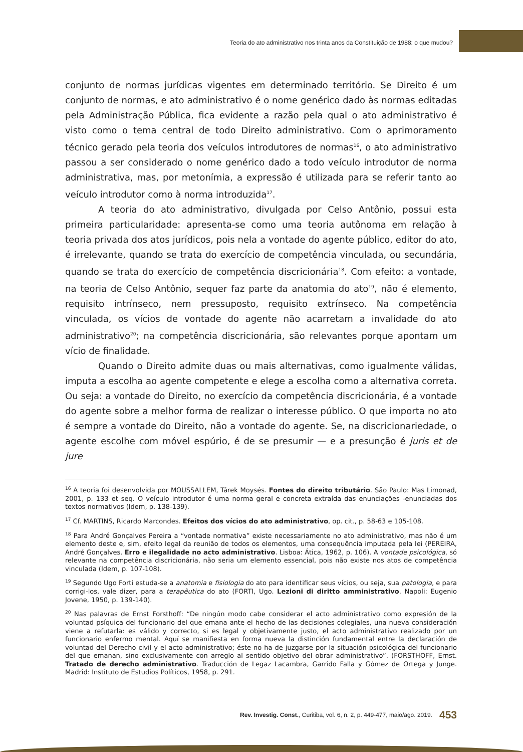Teoria do ato administrativo nos trinta anos da Constituição de 1988: o que mudou?
conjunto de normas jurídicas vigentes em determinado território. Se Direito é um conjunto de normas, e ato administrativo é o nome genérico dado às normas editadas pela Administração Pública, fica evidente a razão pela qual o ato administrativo é visto como o tema central de todo Direito administrativo. Com o aprimoramento técnico gerado pela teoria dos veículos introdutores de normas<sup>16</sup>, o ato administrativo passou a ser considerado o nome genérico dado a todo veículo introdutor de norma administrativa, mas, por metonímia, a expressão é utilizada para se referir tanto ao veículo introdutor como à norma introduzida<sup>17</sup>.
A teoria do ato administrativo, divulgada por Celso Antônio, possui esta primeira particularidade: apresenta-se como uma teoria autônoma em relação à teoria privada dos atos jurídicos, pois nela a vontade do agente público, editor do ato, é irrelevante, quando se trata do exercício de competência vinculada, ou secundária, quando se trata do exercício de competência discricionária<sup>18</sup>. Com efeito: a vontade, na teoria de Celso Antônio, sequer faz parte da anatomia do ato<sup>19</sup>, não é elemento, requisito intrínseco, nem pressuposto, requisito extrínseco. Na competência vinculada, os vícios de vontade do agente não acarretam a invalidade do ato administrativo<sup>20</sup>; na competência discricionária, são relevantes porque apontam um vício de finalidade.
Quando o Direito admite duas ou mais alternativas, como igualmente válidas, imputa a escolha ao agente competente e elege a escolha como a alternativa correta. Ou seja: a vontade do Direito, no exercício da competência discricionária, é a vontade do agente sobre a melhor forma de realizar o interesse público. O que importa no ato é sempre a vontade do Direito, não a vontade do agente. Se, na discricionariedade, o agente escolhe com móvel espúrio, é de se presumir — e a presunção é juris et de jure
<sup>16</sup> A teoria foi desenvolvida por MOUSSALLEM, Tárek Moysés. Fontes do direito tributário. São Paulo: Mas Limonad, 2001, p. 133 et seq. O veículo introdutor é uma norma geral e concreta extraída das enunciações -enunciadas dos textos normativos (Idem, p. 138-139).
<sup>17</sup> Cf. MARTINS, Ricardo Marcondes. Efeitos dos vícios do ato administrativo, op. cit., p. 58-63 e 105-108.
<sup>18</sup> Para André Gonçalves Pereira a “vontade normativa” existe necessariamente no ato administrativo, mas não é um elemento deste e, sim, efeito legal da reunião de todos os elementos, uma consequência imputada pela lei (PEREIRA, André Gonçalves. Erro e ilegalidade no acto administrativo. Lisboa: Ática, 1962, p. 106). A vontade psicológica, só relevante na competência discricionária, não seria um elemento essencial, pois não existe nos atos de competência vinculada (Idem, p. 107-108).
<sup>19</sup> Segundo Ugo Forti estuda-se a anatomia e fisiologia do ato para identificar seus vícios, ou seja, sua patologia, e para corrigi-los, vale dizer, para a terapêutica do ato (FORTI, Ugo. Lezioni di diritto amministrativo. Napoli: Eugenio Jovene, 1950, p. 139-140).
<sup>20</sup> Nas palavras de Ernst Forsthoff: “De ningún modo cabe considerar el acto administrativo como expresión de la voluntad psíquica del funcionario del que emana ante el hecho de las decisiones colegiales, una nueva consideración viene a refutarla: es válido y correcto, si es legal y objetivamente justo, el acto administrativo realizado por un funcionario enfermo mental. Aquí se manifiesta en forma nueva la distinción fundamental entre la declaración de voluntad del Derecho civil y el acto administrativo; éste no ha de juzgarse por la situación psicológica del funcionario del que emanan, sino exclusivamente con arreglo al sentido objetivo del obrar administrativo”. (FORSTHOFF, Ernst. Tratado de derecho administrativo. Traducción de Legaz Lacambra, Garrido Falla y Gómez de Ortega y Junge. Madrid: Instituto de Estudios Políticos, 1958, p. 291.
Rev. Investig. Const., Curitiba, vol. 6, n. 2, p. 449-477, maio/ago. 2019. 453